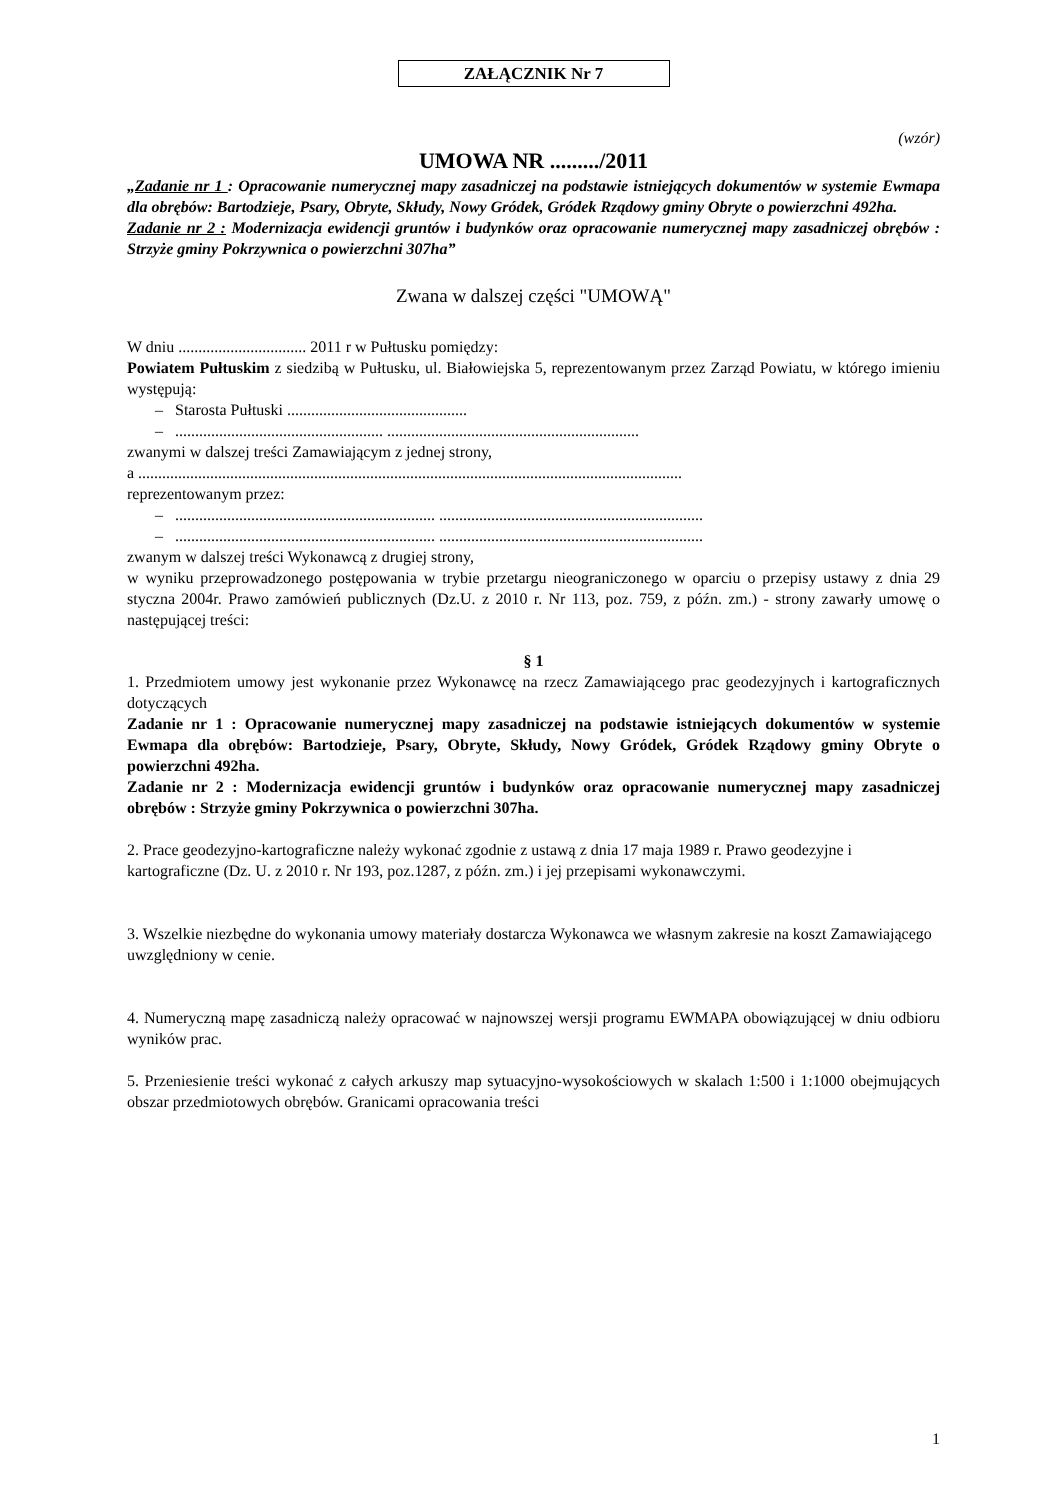ZAŁĄCZNIK Nr 7
(wzór)
UMOWA NR ........./2011
„Zadanie nr 1 : Opracowanie numerycznej mapy zasadniczej na podstawie istniejących dokumentów w systemie Ewmapa dla obrębów: Bartodzieje, Psary, Obryte, Skłudy, Nowy Gródek, Gródek Rządowy gminy Obryte o powierzchni 492ha.
Zadanie nr 2 : Modernizacja ewidencji gruntów i budynków oraz opracowanie numerycznej mapy zasadniczej obrębów : Strzyże gminy Pokrzywnica o powierzchni 307ha”
Zwana w dalszej części "UMOWĄ"
W dniu ................................ 2011 r w Pułtusku pomiędzy:
Powiatem Pułtuskim z siedzibą w Pułtusku, ul. Białowiejska 5, reprezentowanym przez Zarząd Powiatu, w którego imieniu występują:
– Starosta Pułtuski .............................................
– .................................................... ...............................................................
zwanymi w dalszej treści Zamawiającym z jednej strony,
a ........................................................................................................................................
reprezentowanym przez:
– ................................................................. ..................................................................
– ................................................................. ..................................................................
zwanym w dalszej treści Wykonawcą z drugiej strony,
w wyniku przeprowadzonego postępowania w trybie przetargu nieograniczonego w oparciu o przepisy ustawy z dnia 29 styczna 2004r. Prawo zamówień publicznych (Dz.U. z 2010 r. Nr 113, poz. 759, z późn. zm.) - strony zawarły umowę o następującej treści:
§ 1
1. Przedmiotem umowy jest wykonanie przez Wykonawcę na rzecz Zamawiającego prac geodezyjnych i kartograficznych dotyczących
Zadanie nr 1 : Opracowanie numerycznej mapy zasadniczej na podstawie istniejących dokumentów w systemie Ewmapa dla obrębów: Bartodzieje, Psary, Obryte, Skłudy, Nowy Gródek, Gródek Rządowy gminy Obryte o powierzchni 492ha.
Zadanie nr 2 : Modernizacja ewidencji gruntów i budynków oraz opracowanie numerycznej mapy zasadniczej obrębów : Strzyże gminy Pokrzywnica o powierzchni 307ha.
2. Prace geodezyjno-kartograficzne należy wykonać zgodnie z ustawą z dnia 17 maja 1989 r. Prawo geodezyjne i kartograficzne (Dz. U. z 2010 r. Nr 193, poz.1287, z późn. zm.) i jej przepisami wykonawczymi.
3. Wszelkie niezbędne do wykonania umowy materiały dostarcza Wykonawca we własnym zakresie na koszt Zamawiającego uwzględniony w cenie.
4. Numeryczną mapę zasadniczą należy opracować w najnowszej wersji programu EWMAPA obowiązującej w dniu odbioru wyników prac.
5. Przeniesienie treści wykonać z całych arkuszy map sytuacyjno-wysokościowych w skalach 1:500 i 1:1000 obejmujących obszar przedmiotowych obrębów. Granicami opracowania treści
1